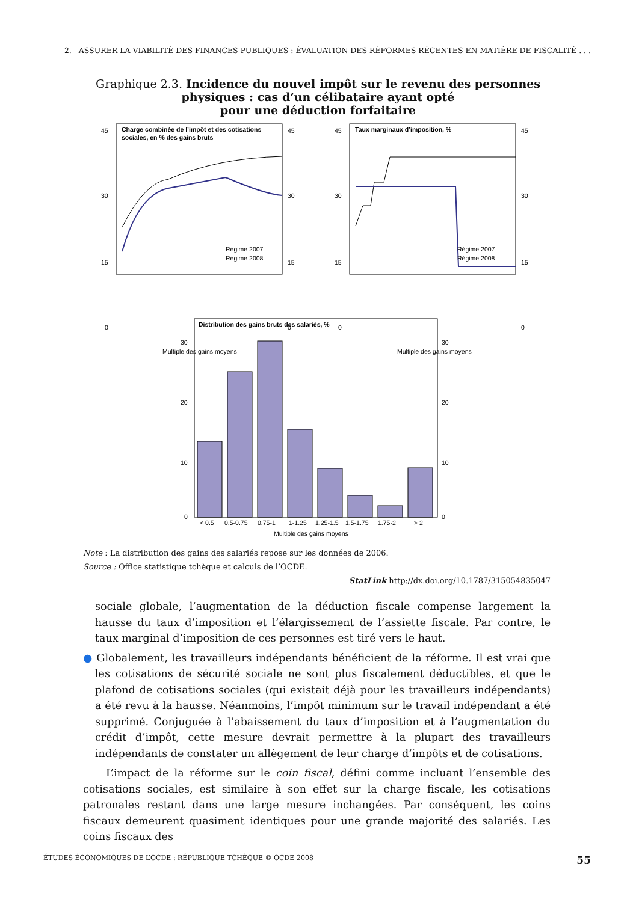2. ASSURER LA VIABILITÉ DES FINANCES PUBLIQUES : ÉVALUATION DES RÉFORMES RÉCENTES EN MATIÈRE DE FISCALITÉ . . .
Graphique 2.3. Incidence du nouvel impôt sur le revenu des personnes
physiques : cas d’un célibataire ayant opté
pour une déduction forfaitaire
Charge combinée de l’impôt et des cotisations
sociales, en % des gains bruts
45
30
15
0
45
30
15
0
Régime 2007
Régime 2008
Multiple des gains moyens
Taux marginaux d’imposition, %
45
30
15
0
45
30
15
0
Régime 2007
Régime 2008
Multiple des gains moyens
Distribution des gains bruts des salariés, %
30
20
10
0
30
20
10
0
< 0.5
0.5-0.75
0.75-1
1-1.25
1.25-1.5
1.5-1.75
1.75-2
> 2
Multiple des gains moyens
Note : La distribution des gains des salariés repose sur les données de 2006.
Source : Office statistique tchèque et calculs de l’OCDE.
StatLink http://dx.doi.org/10.1787/315054835047
sociale globale, l’augmentation de la déduction fiscale compense largement la hausse du taux d’imposition et l’élargissement de l’assiette fiscale. Par contre, le taux marginal d’imposition de ces personnes est tiré vers le haut.
● Globalement, les travailleurs indépendants bénéficient de la réforme. Il est vrai que les cotisations de sécurité sociale ne sont plus fiscalement déductibles, et que le plafond de cotisations sociales (qui existait déjà pour les travailleurs indépendants) a été revu à la hausse. Néanmoins, l’impôt minimum sur le travail indépendant a été supprimé. Conjuguée à l’abaissement du taux d’imposition et à l’augmentation du crédit d’impôt, cette mesure devrait permettre à la plupart des travailleurs indépendants de constater un allègement de leur charge d’impôts et de cotisations.
L’impact de la réforme sur le coin fiscal, défini comme incluant l’ensemble des cotisations sociales, est similaire à son effet sur la charge fiscale, les cotisations patronales restant dans une large mesure inchangées. Par conséquent, les coins fiscaux demeurent quasiment identiques pour une grande majorité des salariés. Les coins fiscaux des
ÉTUDES ÉCONOMIQUES DE L’OCDE : RÉPUBLIQUE TCHÈQUE © OCDE 2008 55